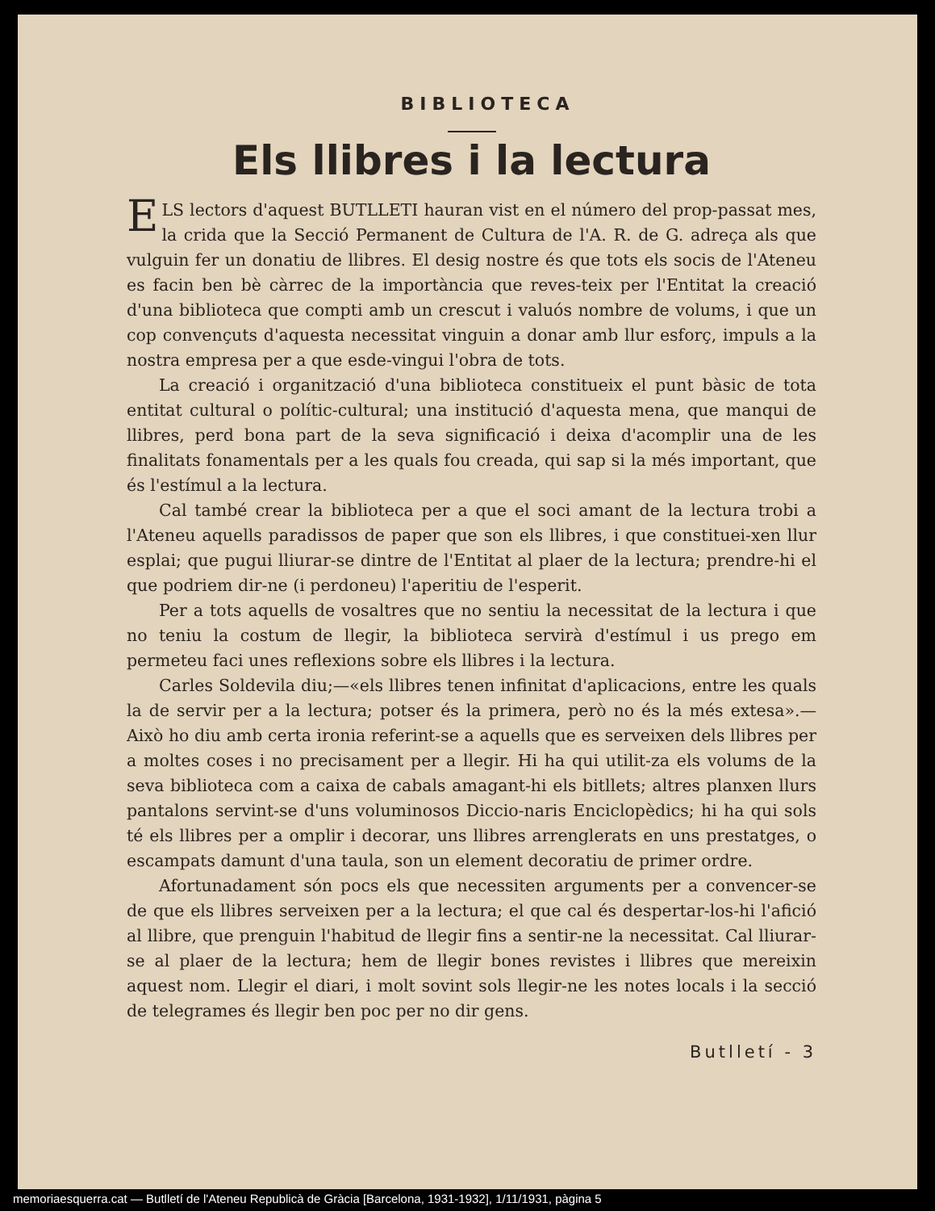BIBLIOTECA
Els llibres i la lectura
ELS lectors d'aquest BUTLLETI hauran vist en el número del prop-passat mes, la crida que la Secció Permanent de Cultura de l'A. R. de G. adreça als que vulguin fer un donatiu de llibres. El desig nostre és que tots els socis de l'Ateneu es facin ben bè càrrec de la importància que reves-teix per l'Entitat la creació d'una biblioteca que compti amb un crescut i valuós nombre de volums, i que un cop convençuts d'aquesta necessitat vinguin a donar amb llur esforç, impuls a la nostra empresa per a que esde-vingui l'obra de tots.
La creació i organització d'una biblioteca constitueix el punt bàsic de tota entitat cultural o polític-cultural; una institució d'aquesta mena, que manqui de llibres, perd bona part de la seva significació i deixa d'acomplir una de les finalitats fonamentals per a les quals fou creada, qui sap si la més important, que és l'estímul a la lectura.
Cal també crear la biblioteca per a que el soci amant de la lectura trobi a l'Ateneu aquells paradissos de paper que son els llibres, i que constituei-xen llur esplai; que pugui lliurar-se dintre de l'Entitat al plaer de la lectura; prendre-hi el que podriem dir-ne (i perdoneu) l'aperitiu de l'esperit.
Per a tots aquells de vosaltres que no sentiu la necessitat de la lectura i que no teniu la costum de llegir, la biblioteca servirà d'estímul i us prego em permeteu faci unes reflexions sobre els llibres i la lectura.
Carles Soldevila diu;—«els llibres tenen infinitat d'aplicacions, entre les quals la de servir per a la lectura; potser és la primera, però no és la més extesa».—Això ho diu amb certa ironia referint-se a aquells que es serveixen dels llibres per a moltes coses i no precisament per a llegir. Hi ha qui utilit-za els volums de la seva biblioteca com a caixa de cabals amagant-hi els bitllets; altres planxen llurs pantalons servint-se d'uns voluminosos Diccio-naris Enciclopèdics; hi ha qui sols té els llibres per a omplir i decorar, uns llibres arrenglerats en uns prestatges, o escampats damunt d'una taula, son un element decoratiu de primer ordre.
Afortunadament són pocs els que necessiten arguments per a convencer-se de que els llibres serveixen per a la lectura; el que cal és despertar-los-hi l'afició al llibre, que prenguin l'habitud de llegir fins a sentir-ne la necessitat. Cal lliurar-se al plaer de la lectura; hem de llegir bones revistes i llibres que mereixin aquest nom. Llegir el diari, i molt sovint sols llegir-ne les notes locals i la secció de telegrames és llegir ben poc per no dir gens.
Butlletí - 3
memoriaesquerra.cat — Butlletí de l'Ateneu Republicà de Gràcia [Barcelona, 1931-1932], 1/11/1931, pàgina 5